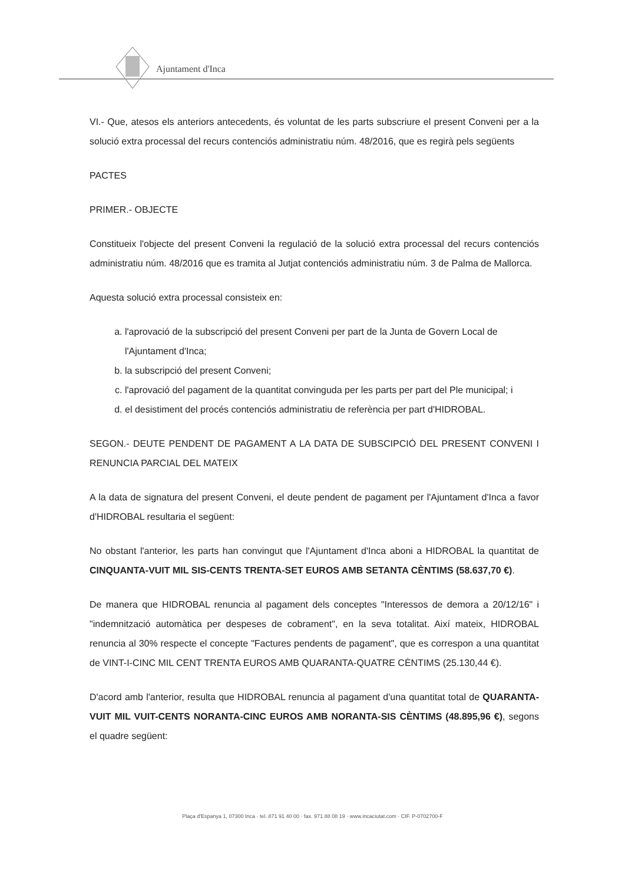Ajuntament d'Inca
VI.- Que, atesos els anteriors antecedents, és voluntat de les parts subscriure el present Conveni per a la solució extra processal del recurs contenciós administratiu núm. 48/2016, que es regirà pels següents
PACTES
PRIMER.- OBJECTE
Constitueix l'objecte del present Conveni la regulació de la solució extra processal del recurs contenciós administratiu núm. 48/2016 que es tramita al Jutjat contenciós administratiu núm. 3 de Palma de Mallorca.
Aquesta solució extra processal consisteix en:
a. l'aprovació de la subscripció del present Conveni per part de la Junta de Govern Local de l'Ajuntament d'Inca;
b. la subscripció del present Conveni;
c. l'aprovació del pagament de la quantitat convinguda per les parts per part del Ple municipal; i
d. el desistiment del procés contenciós administratiu de referència per part d'HIDROBAL.
SEGON.- DEUTE PENDENT DE PAGAMENT A LA DATA DE SUBSCIPCIÓ DEL PRESENT CONVENI I RENUNCIA PARCIAL DEL MATEIX
A la data de signatura del present Conveni, el deute pendent de pagament per l'Ajuntament d'Inca a favor d'HIDROBAL resultaria el següent:
No obstant l'anterior, les parts han convingut que l'Ajuntament d'Inca aboni a HIDROBAL la quantitat de CINQUANTA-VUIT MIL SIS-CENTS TRENTA-SET EUROS AMB SETANTA CÈNTIMS (58.637,70 €).
De manera que HIDROBAL renuncia al pagament dels conceptes "Interessos de demora a 20/12/16" i "indemnització automàtica per despeses de cobrament", en la seva totalitat. Així mateix, HIDROBAL renuncia al 30% respecte el concepte "Factures pendents de pagament", que es correspon a una quantitat de VINT-I-CINC MIL CENT TRENTA EUROS AMB QUARANTA-QUATRE CÈNTIMS (25.130,44 €).
D'acord amb l'anterior, resulta que HIDROBAL renuncia al pagament d'una quantitat total de QUARANTA-VUIT MIL VUIT-CENTS NORANTA-CINC EUROS AMB NORANTA-SIS CÈNTIMS (48.895,96 €), segons el quadre següent:
Plaça d'Espanya 1, 07300 Inca · tel. 871 91 40 00 · fax. 971 88 08 19 · www.incaciutat.com · CIF. P-0702700-F